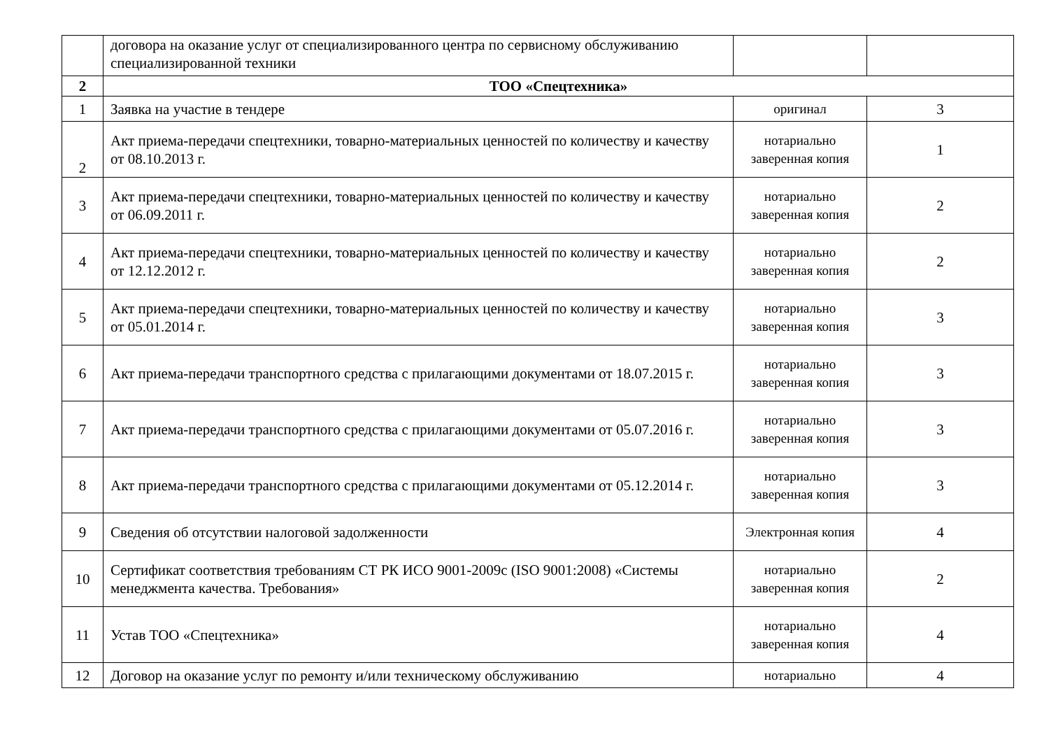| | договора на оказание услуг от специализированного центра по сервисному обслуживанию специализированной техники | | |
| 2 | ТОО «Спецтехника» | | |
| 1 | Заявка на участие в тендере | оригинал | 3 |
| 2 | Акт приема-передачи спецтехники, товарно-материальных ценностей по количеству и качеству от 08.10.2013 г. | нотариально заверенная копия | 1 |
| 3 | Акт приема-передачи спецтехники, товарно-материальных ценностей по количеству и качеству от 06.09.2011 г. | нотариально заверенная копия | 2 |
| 4 | Акт приема-передачи спецтехники, товарно-материальных ценностей по количеству и качеству от 12.12.2012 г. | нотариально заверенная копия | 2 |
| 5 | Акт приема-передачи спецтехники, товарно-материальных ценностей по количеству и качеству от 05.01.2014 г. | нотариально заверенная копия | 3 |
| 6 | Акт приема-передачи транспортного средства с прилагающими документами от 18.07.2015 г. | нотариально заверенная копия | 3 |
| 7 | Акт приема-передачи транспортного средства с прилагающими документами от 05.07.2016 г. | нотариально заверенная копия | 3 |
| 8 | Акт приема-передачи транспортного средства с прилагающими документами от 05.12.2014 г. | нотариально заверенная копия | 3 |
| 9 | Сведения об отсутствии налоговой задолженности | Электронная копия | 4 |
| 10 | Сертификат соответствия требованиям СТ РК ИСО 9001-2009с (ISO 9001:2008) «Системы менеджмента качества. Требования» | нотариально заверенная копия | 2 |
| 11 | Устав ТОО «Спецтехника» | нотариально заверенная копия | 4 |
| 12 | Договор на оказание услуг по ремонту и/или техническому обслуживанию | нотариально | 4 |